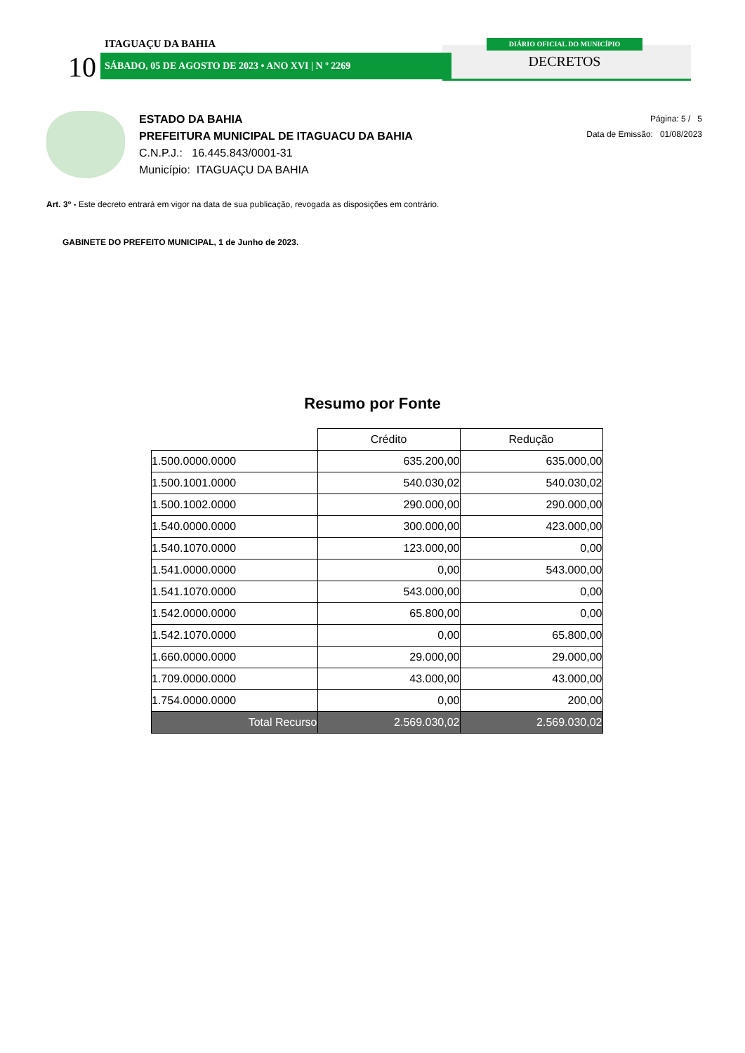ITAGUAÇU DA BAHIA
10 SÁBADO, 05 DE AGOSTO DE 2023 • ANO XVI | N º 2269
DIÁRIO OFICIAL DO MUNICÍPIO
DECRETOS
ESTADO DA BAHIA
PREFEITURA MUNICIPAL DE ITAGUACU DA BAHIA
C.N.P.J.: 16.445.843/0001-31
Município: ITAGUAÇU DA BAHIA
Página: 5 / 5
Data de Emissão: 01/08/2023
Art. 3º - Este decreto entrará em vigor na data de sua publicação, revogada as disposições em contrário.
GABINETE DO PREFEITO MUNICIPAL, 1 de Junho de 2023.
Resumo por Fonte
| | Crédito | Redução |
| 1.500.0000.0000 | 635.200,00 | 635.000,00 |
| 1.500.1001.0000 | 540.030,02 | 540.030,02 |
| 1.500.1002.0000 | 290.000,00 | 290.000,00 |
| 1.540.0000.0000 | 300.000,00 | 423.000,00 |
| 1.540.1070.0000 | 123.000,00 | 0,00 |
| 1.541.0000.0000 | 0,00 | 543.000,00 |
| 1.541.1070.0000 | 543.000,00 | 0,00 |
| 1.542.0000.0000 | 65.800,00 | 0,00 |
| 1.542.1070.0000 | 0,00 | 65.800,00 |
| 1.660.0000.0000 | 29.000,00 | 29.000,00 |
| 1.709.0000.0000 | 43.000,00 | 43.000,00 |
| 1.754.0000.0000 | 0,00 | 200,00 |
| Total Recurso | 2.569.030,02 | 2.569.030,02 |